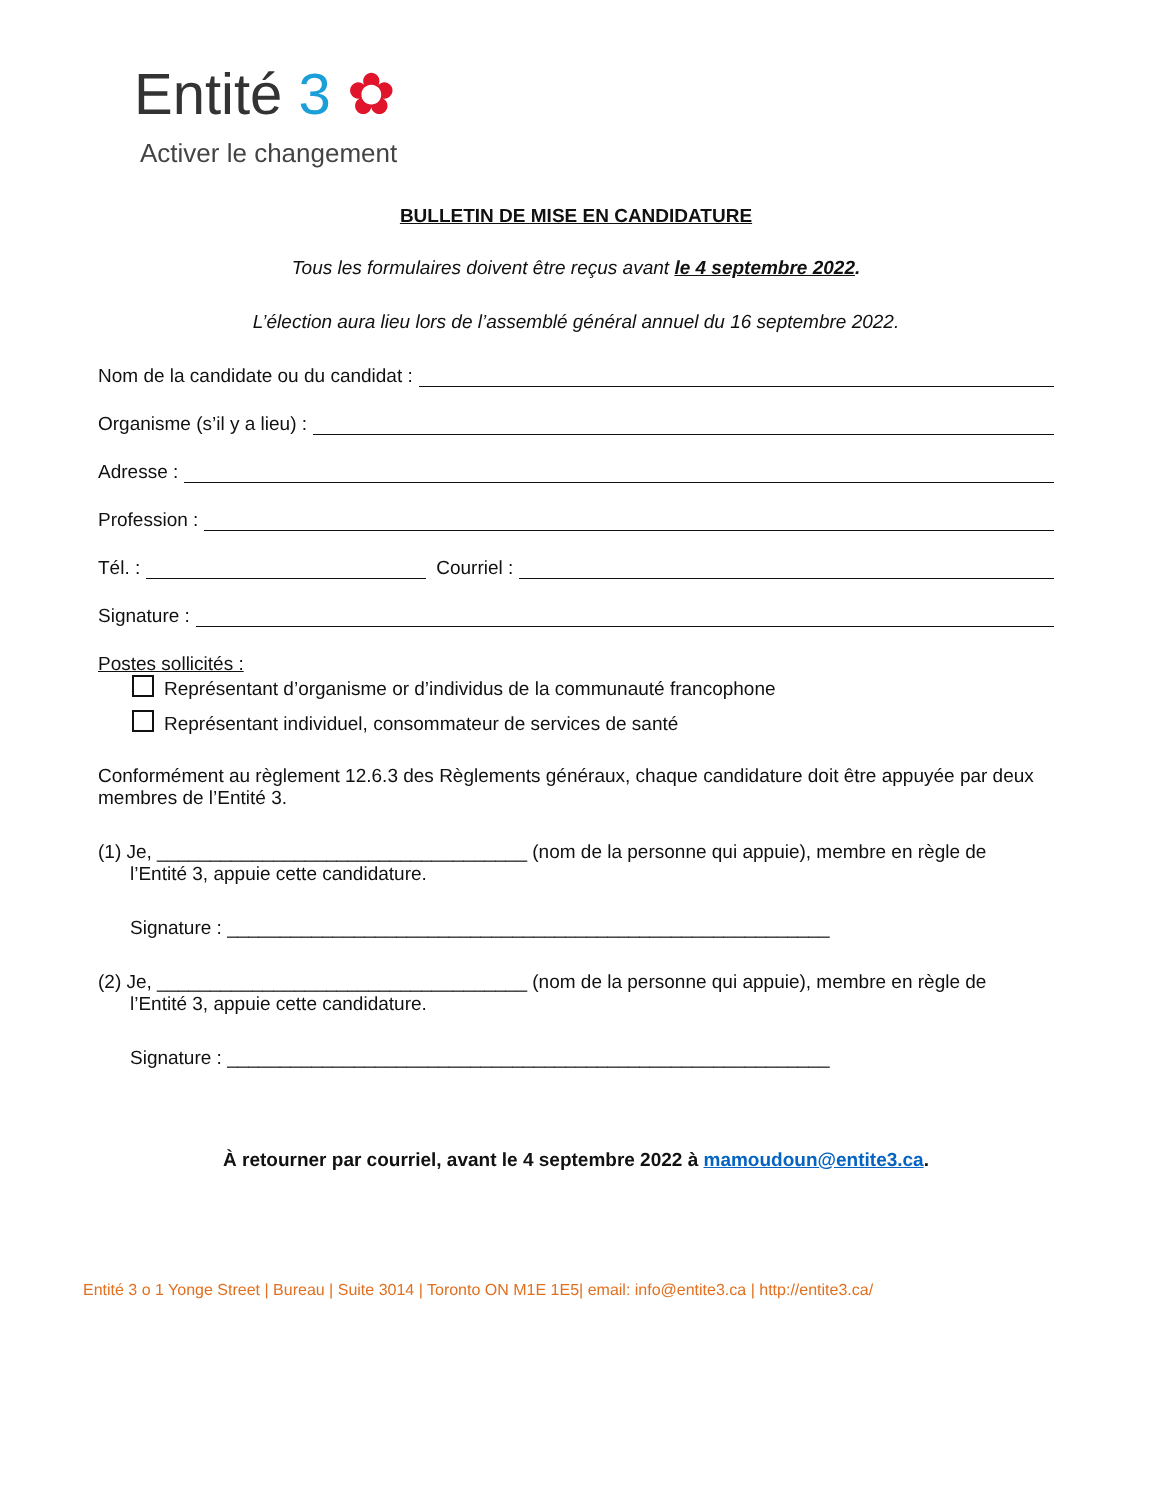Entité 3 ✿
Activer le changement
BULLETIN DE MISE EN CANDIDATURE
Tous les formulaires doivent être reçus avant le 4 septembre 2022.
L’élection aura lieu lors de l’assemblé général annuel du 16 septembre 2022.
Nom de la candidate ou du candidat :
Organisme (s’il y a lieu) :
Adresse :
Profession :
Tél. : Courriel :
Signature :
Postes sollicités :
Représentant d’organisme or d’individus de la communauté francophone
Représentant individuel, consommateur de services de santé
Conformément au règlement 12.6.3 des Règlements généraux, chaque candidature doit être appuyée par deux membres de l’Entité 3.
(1) Je, ___________________________________ (nom de la personne qui appuie), membre en règle de
l’Entité 3, appuie cette candidature.
Signature : _________________________________________________________
(2) Je, ___________________________________ (nom de la personne qui appuie), membre en règle de
l’Entité 3, appuie cette candidature.
Signature : _________________________________________________________
À retourner par courriel, avant le 4 septembre 2022 à mamoudoun@entite3.ca.
Entité 3 o 1 Yonge Street | Bureau | Suite 3014 | Toronto ON M1E 1E5| email: info@entite3.ca | http://entite3.ca/